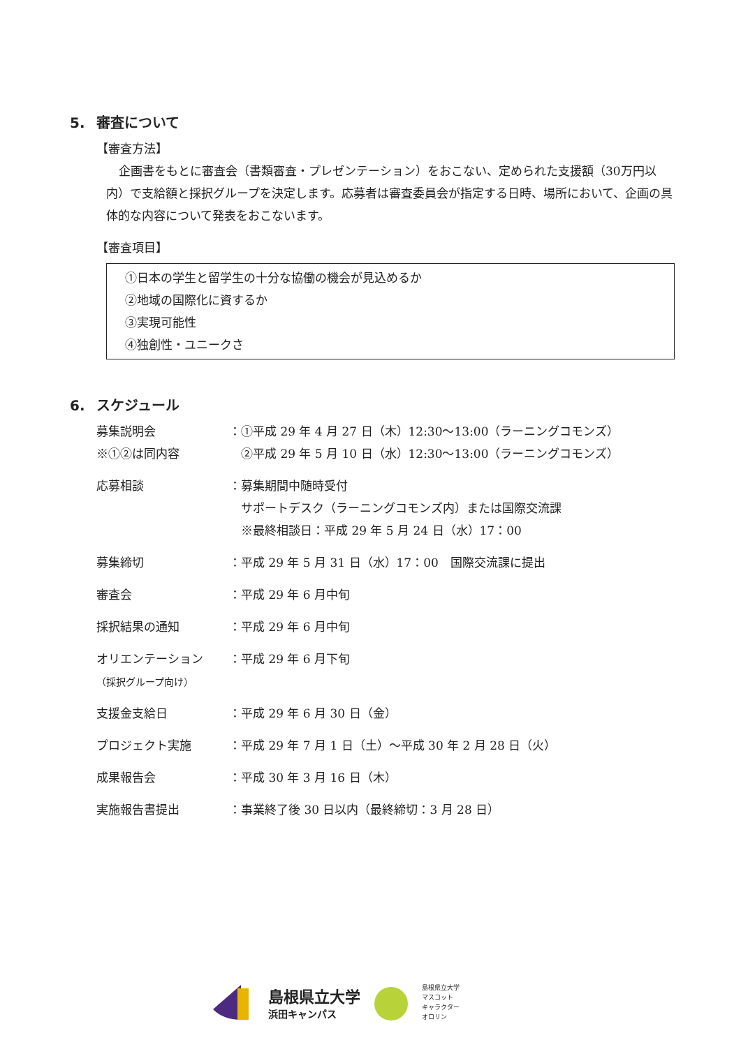5. 審査について
【審査方法】
企画書をもとに審査会（書類審査・プレゼンテーション）をおこない、定められた支援額（30万円以内）で支給額と採択グループを決定します。応募者は審査委員会が指定する日時、場所において、企画の具体的な内容について発表をおこないます。
【審査項目】
①日本の学生と留学生の十分な協働の機会が見込めるか
②地域の国際化に資するか
③実現可能性
④独創性・ユニークさ
6. スケジュール
| 募集説明会 | ：①平成 29 年 4 月 27 日（木）12:30～13:00（ラーニングコモンズ） |
| ※①②は同内容 | ②平成 29 年 5 月 10 日（水）12:30～13:00（ラーニングコモンズ） |
| 応募相談 | ：募集期間中随時受付 サポートデスク（ラーニングコモンズ内）または国際交流課 ※最終相談日：平成 29 年 5 月 24 日（水）17：00 |
| 募集締切 | ：平成 29 年 5 月 31 日（水）17：00 国際交流課に提出 |
| 審査会 | ：平成 29 年 6 月中旬 |
| 採択結果の通知 | ：平成 29 年 6 月中旬 |
| オリエンテーション （採択グループ向け） | ：平成 29 年 6 月下旬 |
| 支援金支給日 | ：平成 29 年 6 月 30 日（金） |
| プロジェクト実施 | ：平成 29 年 7 月 1 日（土）～平成 30 年 2 月 28 日（火） |
| 成果報告会 | ：平成 30 年 3 月 16 日（木） |
| 実施報告書提出 | ：事業終了後 30 日以内（最終締切：3 月 28 日） |
島根県立大学
浜田キャンパス
島根県立大学
マスコット
キャラクター
オロリン